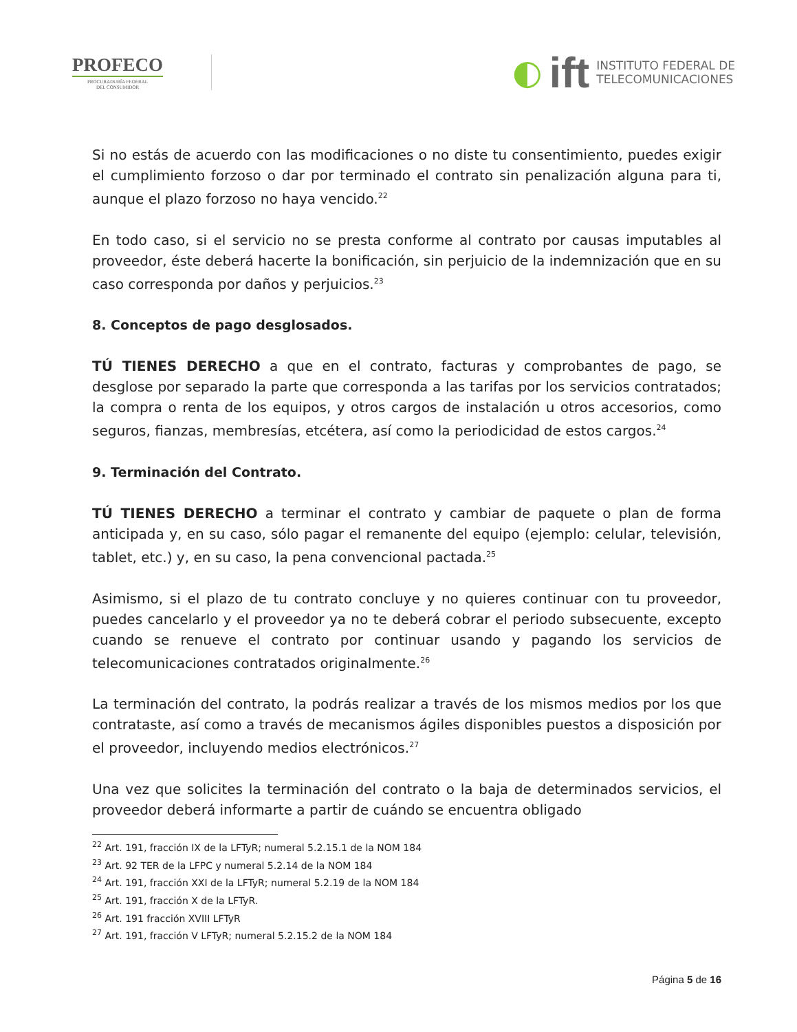PROFECO
PROCURADURÍA FEDERAL
DEL CONSUMIDOR
◐ ift INSTITUTO FEDERAL DE
TELECOMUNICACIONES
Si no estás de acuerdo con las modificaciones o no diste tu consentimiento, puedes exigir el cumplimiento forzoso o dar por terminado el contrato sin penalización alguna para ti, aunque el plazo forzoso no haya vencido.<sup>22</sup>
En todo caso, si el servicio no se presta conforme al contrato por causas imputables al proveedor, éste deberá hacerte la bonificación, sin perjuicio de la indemnización que en su caso corresponda por daños y perjuicios.<sup>23</sup>
8. Conceptos de pago desglosados.
TÚ TIENES DERECHO a que en el contrato, facturas y comprobantes de pago, se desglose por separado la parte que corresponda a las tarifas por los servicios contratados; la compra o renta de los equipos, y otros cargos de instalación u otros accesorios, como seguros, fianzas, membresías, etcétera, así como la periodicidad de estos cargos.<sup>24</sup>
9. Terminación del Contrato.
TÚ TIENES DERECHO a terminar el contrato y cambiar de paquete o plan de forma anticipada y, en su caso, sólo pagar el remanente del equipo (ejemplo: celular, televisión, tablet, etc.) y, en su caso, la pena convencional pactada.<sup>25</sup>
Asimismo, si el plazo de tu contrato concluye y no quieres continuar con tu proveedor, puedes cancelarlo y el proveedor ya no te deberá cobrar el periodo subsecuente, excepto cuando se renueve el contrato por continuar usando y pagando los servicios de telecomunicaciones contratados originalmente.<sup>26</sup>
La terminación del contrato, la podrás realizar a través de los mismos medios por los que contrataste, así como a través de mecanismos ágiles disponibles puestos a disposición por el proveedor, incluyendo medios electrónicos.<sup>27</sup>
Una vez que solicites la terminación del contrato o la baja de determinados servicios, el proveedor deberá informarte a partir de cuándo se encuentra obligado
<sup>22</sup> Art. 191, fracción IX de la LFTyR; numeral 5.2.15.1 de la NOM 184
<sup>23</sup> Art. 92 TER de la LFPC y numeral 5.2.14 de la NOM 184
<sup>24</sup> Art. 191, fracción XXI de la LFTyR; numeral 5.2.19 de la NOM 184
<sup>25</sup> Art. 191, fracción X de la LFTyR.
<sup>26</sup> Art. 191 fracción XVIII LFTyR
<sup>27</sup> Art. 191, fracción V LFTyR; numeral 5.2.15.2 de la NOM 184
Página 5 de 16